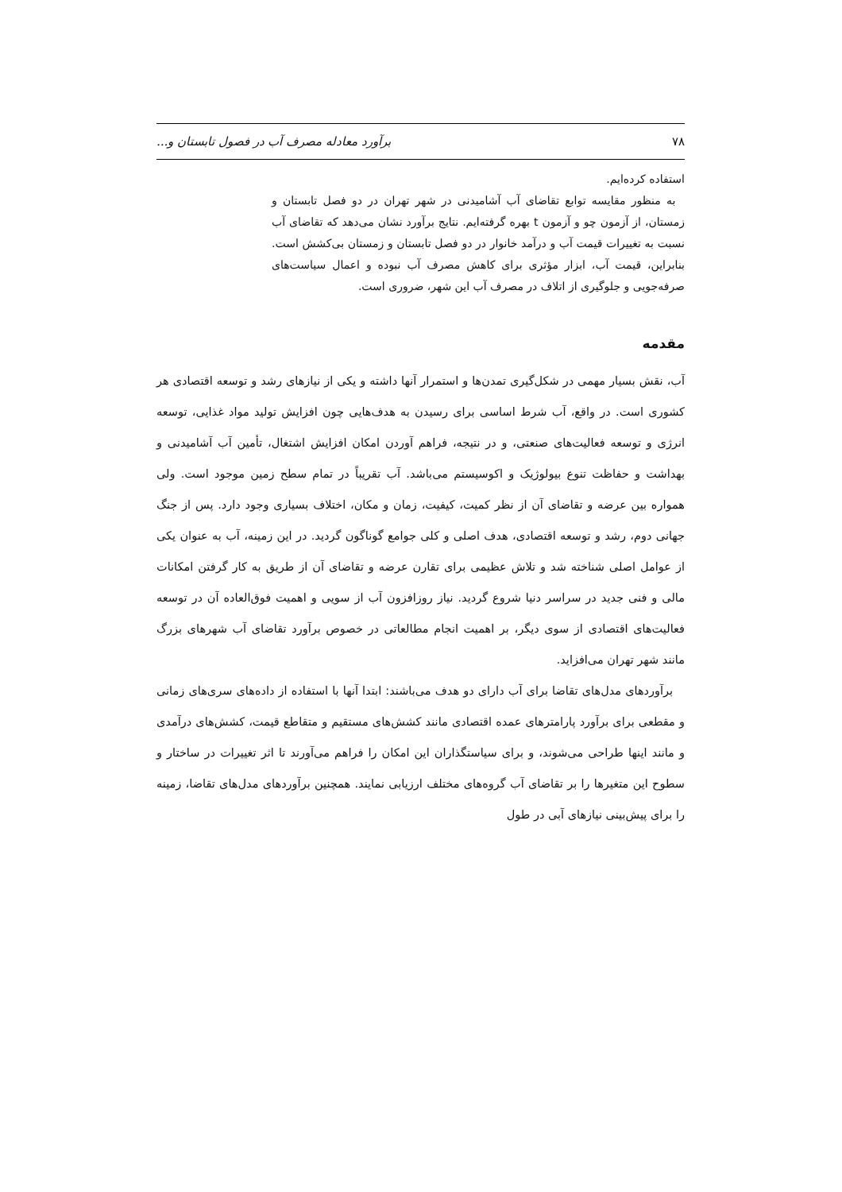۷۸ برآورد معادله مصرف آب در فصول تابستان و...
استفاده کرده‌ایم.
به منظور مقایسه توابع تقاضای آب آشامیدنی در شهر تهران در دو فصل تابستان و زمستان، از آزمون چو و آزمون t بهره گرفته‌ایم. نتایج برآورد نشان می‌دهد که تقاضای آب نسبت به تغییرات قیمت آب و درآمد خانوار در دو فصل تابستان و زمستان بی‌کشش است. بنابراین، قیمت آب، ابزار مؤثری برای کاهش مصرف آب نبوده و اعمال سیاست‌های صرفه‌جویی و جلوگیری از اتلاف در مصرف آب این شهر، ضروری است.
مقدمه
آب، نقش بسیار مهمی در شکل‌گیری تمدن‌ها و استمرار آنها داشته و یکی از نیازهای رشد و توسعه اقتصادی هر کشوری است. در واقع، آب شرط اساسی برای رسیدن به هدف‌هایی چون افزایش تولید مواد غذایی، توسعه انرژی و توسعه فعالیت‌های صنعتی، و در نتیجه، فراهم آوردن امکان افزایش اشتغال، تأمین آب آشامیدنی و بهداشت و حفاظت تنوع بیولوژیک و اکوسیستم می‌باشد. آب تقریباً در تمام سطح زمین موجود است. ولی همواره بین عرضه و تقاضای آن از نظر کمیت، کیفیت، زمان و مکان، اختلاف بسیاری وجود دارد. پس از جنگ جهانی دوم، رشد و توسعه اقتصادی، هدف اصلی و کلی جوامع گوناگون گردید. در این زمینه، آب به عنوان یکی از عوامل اصلی شناخته شد و تلاش عظیمی برای تقارن عرضه و تقاضای آن از طریق به کار گرفتن امکانات مالی و فنی جدید در سراسر دنیا شروع گردید. نیاز روزافزون آب از سویی و اهمیت فوق‌العاده آن در توسعه فعالیت‌های اقتصادی از سوی دیگر، بر اهمیت انجام مطالعاتی در خصوص برآورد تقاضای آب شهرهای بزرگ مانند شهر تهران می‌افزاید.
برآوردهای مدل‌های تقاضا برای آب دارای دو هدف می‌باشند: ابتدا آنها با استفاده از داده‌های سری‌های زمانی و مقطعی برای برآورد پارامترهای عمده اقتصادی مانند کشش‌های مستقیم و متقاطع قیمت، کشش‌های درآمدی و مانند اینها طراحی می‌شوند، و برای سیاستگذاران این امکان را فراهم می‌آورند تا اثر تغییرات در ساختار و سطوح این متغیرها را بر تقاضای آب گروه‌های مختلف ارزیابی نمایند. همچنین برآوردهای مدل‌های تقاضا، زمینه را برای پیش‌بینی نیازهای آبی در طول